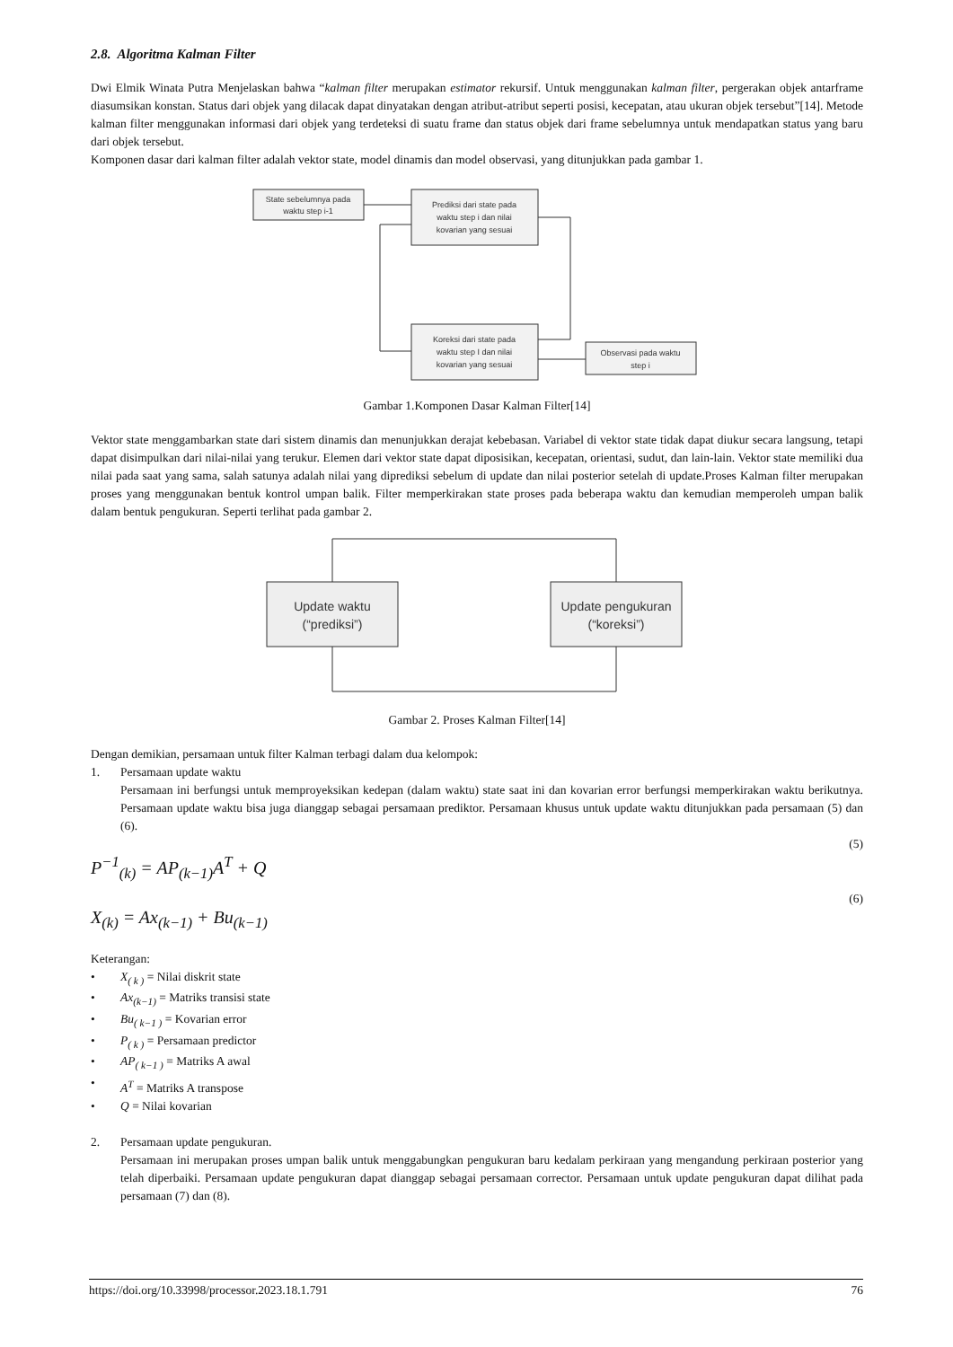2.8. Algoritma Kalman Filter
Dwi Elmik Winata Putra Menjelaskan bahwa “kalman filter merupakan estimator rekursif. Untuk menggunakan kalman filter, pergerakan objek antarframe diasumsikan konstan. Status dari objek yang dilacak dapat dinyatakan dengan atribut-atribut seperti posisi, kecepatan, atau ukuran objek tersebut”[14]. Metode kalman filter menggunakan informasi dari objek yang terdeteksi di suatu frame dan status objek dari frame sebelumnya untuk mendapatkan status yang baru dari objek tersebut.
Komponen dasar dari kalman filter adalah vektor state, model dinamis dan model observasi, yang ditunjukkan pada gambar 1.
State sebelumnya pada
waktu step i-1
Prediksi dari state pada
waktu step i dan nilai
kovarian yang sesuai
Koreksi dari state pada
waktu step I dan nilai
kovarian yang sesuai
Observasi pada waktu
step i
Gambar 1.Komponen Dasar Kalman Filter[14]
Vektor state menggambarkan state dari sistem dinamis dan menunjukkan derajat kebebasan. Variabel di vektor state tidak dapat diukur secara langsung, tetapi dapat disimpulkan dari nilai-nilai yang terukur. Elemen dari vektor state dapat diposisikan, kecepatan, orientasi, sudut, dan lain-lain. Vektor state memiliki dua nilai pada saat yang sama, salah satunya adalah nilai yang diprediksi sebelum di update dan nilai posterior setelah di update.Proses Kalman filter merupakan proses yang menggunakan bentuk kontrol umpan balik. Filter memperkirakan state proses pada beberapa waktu dan kemudian memperoleh umpan balik dalam bentuk pengukuran. Seperti terlihat pada gambar 2.
Update waktu
(“prediksi”)
Update pengukuran
(“koreksi”)
Gambar 2. Proses Kalman Filter[14]
Dengan demikian, persamaan untuk filter Kalman terbagi dalam dua kelompok:
1. Persamaan update waktu
Persamaan ini berfungsi untuk memproyeksikan kedepan (dalam waktu) state saat ini dan kovarian error berfungsi memperkirakan waktu berikutnya. Persamaan update waktu bisa juga dianggap sebagai persamaan prediktor. Persamaan khusus untuk update waktu ditunjukkan pada persamaan (5) dan (6).
(5)
P<sup>−1</sup><sub>(k)</sub> = AP<sub>(k−1)</sub>A<sup>T</sup> + Q
(6)
X<sub>(k)</sub> = Ax<sub>(k−1)</sub> + Bu<sub>(k−1)</sub>
Keterangan:
• X<sub>( k )</sub> = Nilai diskrit state
• Ax<sub>(k−1)</sub> = Matriks transisi state
• Bu<sub>( k−1 )</sub> = Kovarian error
• P<sub>( k )</sub> = Persamaan predictor
• AP<sub>( k−1 )</sub> = Matriks A awal
• A<sup>T</sup> = Matriks A transpose
• Q = Nilai kovarian
2. Persamaan update pengukuran.
Persamaan ini merupakan proses umpan balik untuk menggabungkan pengukuran baru kedalam perkiraan yang mengandung perkiraan posterior yang telah diperbaiki. Persamaan update pengukuran dapat dianggap sebagai persamaan corrector. Persamaan untuk update pengukuran dapat dilihat pada persamaan (7) dan (8).
https://doi.org/10.33998/processor.2023.18.1.791 76